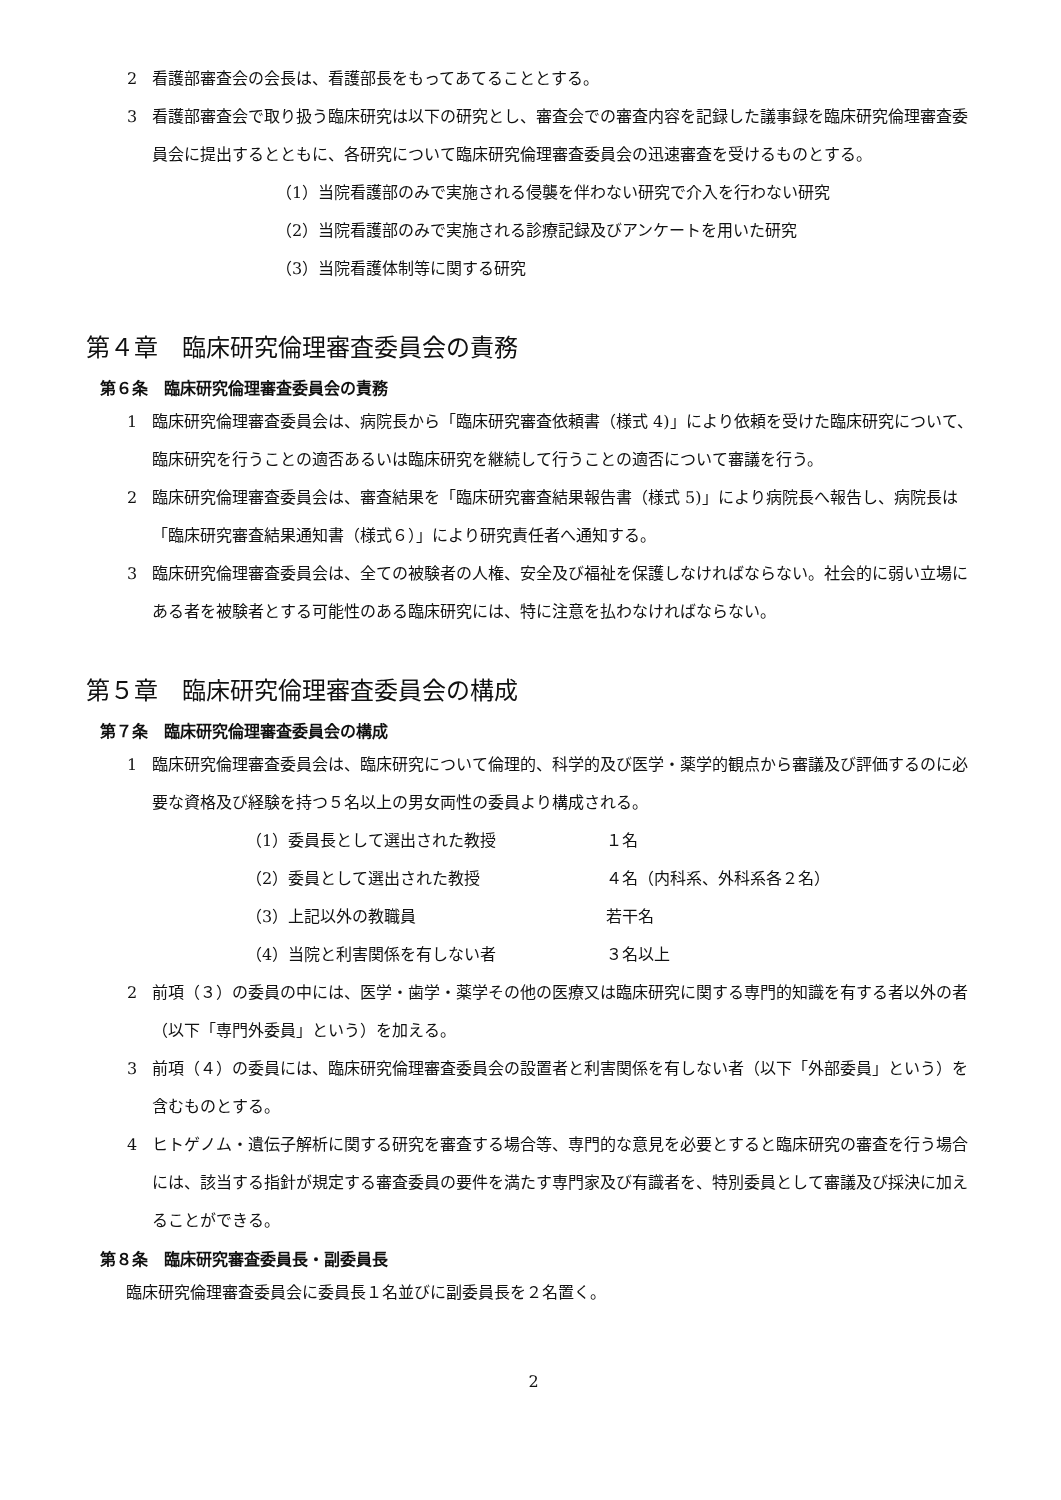2 看護部審査会の会長は、看護部長をもってあてることとする。
3 看護部審査会で取り扱う臨床研究は以下の研究とし、審査会での審査内容を記録した議事録を臨床研究倫理審査委員会に提出するとともに、各研究について臨床研究倫理審査委員会の迅速審査を受けるものとする。
（1）当院看護部のみで実施される侵襲を伴わない研究で介入を行わない研究
（2）当院看護部のみで実施される診療記録及びアンケートを用いた研究
（3）当院看護体制等に関する研究
第４章　臨床研究倫理審査委員会の責務
第６条　臨床研究倫理審査委員会の責務
1 臨床研究倫理審査委員会は、病院長から「臨床研究審査依頼書（様式 4)」により依頼を受けた臨床研究について、臨床研究を行うことの適否あるいは臨床研究を継続して行うことの適否について審議を行う。
2 臨床研究倫理審査委員会は、審査結果を「臨床研究審査結果報告書（様式 5)」により病院長へ報告し、病院長は「臨床研究審査結果通知書（様式６）」により研究責任者へ通知する。
3 臨床研究倫理審査委員会は、全ての被験者の人権、安全及び福祉を保護しなければならない。社会的に弱い立場にある者を被験者とする可能性のある臨床研究には、特に注意を払わなければならない。
第５章　臨床研究倫理審査委員会の構成
第７条　臨床研究倫理審査委員会の構成
1 臨床研究倫理審査委員会は、臨床研究について倫理的、科学的及び医学・薬学的観点から審議及び評価するのに必要な資格及び経験を持つ５名以上の男女両性の委員より構成される。
（1）委員長として選出された教授 １名
（2）委員として選出された教授 ４名（内科系、外科系各２名）
（3）上記以外の教職員 若干名
（4）当院と利害関係を有しない者 ３名以上
2 前項（３）の委員の中には、医学・歯学・薬学その他の医療又は臨床研究に関する専門的知識を有する者以外の者（以下「専門外委員」という）を加える。
3 前項（４）の委員には、臨床研究倫理審査委員会の設置者と利害関係を有しない者（以下「外部委員」という）を含むものとする。
4 ヒトゲノム・遺伝子解析に関する研究を審査する場合等、専門的な意見を必要とすると臨床研究の審査を行う場合には、該当する指針が規定する審査委員の要件を満たす専門家及び有識者を、特別委員として審議及び採決に加えることができる。
第８条　臨床研究審査委員長・副委員長
臨床研究倫理審査委員会に委員長１名並びに副委員長を２名置く。
2